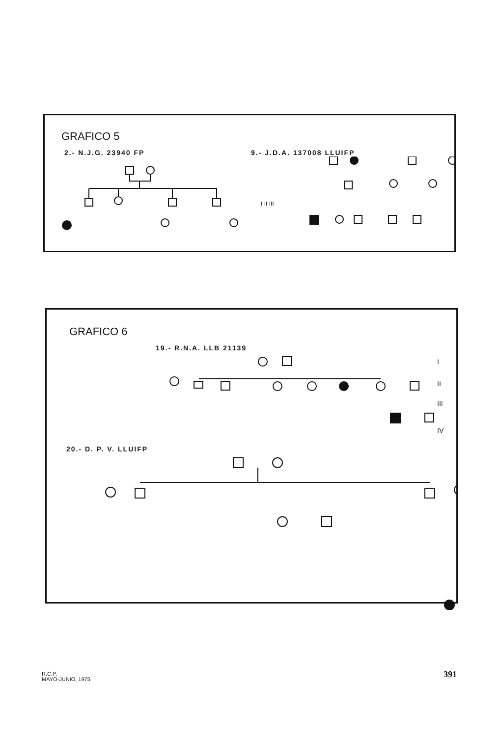GRAFICO 5
2.- N.J.G. 23940 FP 9.- J.D.A. 137008 LLUIFP
I II III
GRAFICO 6
19.- R.N.A. LLB 21139
I
II
III
IV
20.- D. P. V. LLUIFP
R.C.P.
MAYO-JUNIO, 1975
391